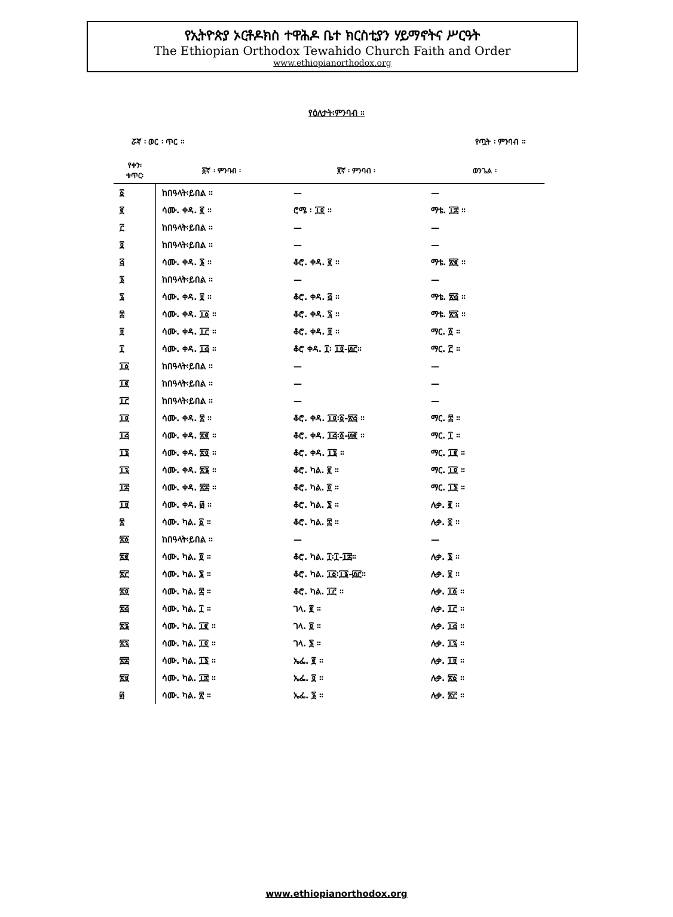የኢትዮጵያ ኦርቶዶክስ ተዋሕዶ ቤተ ክርስቲያን ሃይማኖትና ሥርዓት
The Ethiopian Orthodox Tewahido Church Faith and Order
www.ethiopianorthodox.org
የዕለታት፡ምንባብ ።
ሯኛ ፡ ወር ፡ ጥር ። የጧት ፡ ምንባብ ።
| የቀን፡ ቁጥር፡ | ፩ኛ ፡ ምንባብ ፡ | ፪ኛ ፡ ምንባብ ፡ | ወንጌል ፡ |
| --- | --- | --- | --- |
| ፩ | ከበዓላት፡ይበል ። | — | — |
| ፪ | ሳሙ. ቀዳ. ፪ ። | ሮሜ ፡ ፲፬ ። | ማቴ. ፲፰ ። |
| ፫ | ከበዓላት፡ይበል ። | — | — |
| ፬ | ከበዓላት፡ይበል ። | — | — |
| ፭ | ሳሙ. ቀዳ. ፮ ። | ቆሮ. ቀዳ. ፪ ። | ማቴ. ፳፪ ። |
| ፮ | ከበዓላት፡ይበል ። | — | — |
| ፯ | ሳሙ. ቀዳ. ፱ ። | ቆሮ. ቀዳ. ፭ ። | ማቴ. ፳፭ ። |
| ፰ | ሳሙ. ቀዳ. ፲፩ ። | ቆሮ. ቀዳ. ፯ ። | ማቴ. ፳፯ ። |
| ፱ | ሳሙ. ቀዳ. ፲፫ ። | ቆሮ. ቀዳ. ፱ ። | ማር. ፩ ። |
| ፲ | ሳሙ. ቀዳ. ፲፭ ። | ቆሮ ቀዳ. ፲፡ ፲፬-፴፫። | ማር. ፫ ። |
| ፲፩ | ከበዓላት፡ይበል ። | — | — |
| ፲፪ | ከበዓላት፡ይበል ። | — | — |
| ፲፫ | ከበዓላት፡ይበል ። | — | — |
| ፲፬ | ሳሙ. ቀዳ. ፳ ። | ቆሮ. ቀዳ. ፲፬፡፩-፳፭ ። | ማር. ፰ ። |
| ፲፭ | ሳሙ. ቀዳ. ፳፪ ። | ቆሮ. ቀዳ. ፲፭፡፩-፴፪ ። | ማር. ፲ ። |
| ፲፮ | ሳሙ. ቀዳ. ፳፬ ። | ቆሮ. ቀዳ. ፲፮ ። | ማር. ፲፪ ። |
| ፲፯ | ሳሙ. ቀዳ. ፳፮ ። | ቆሮ. ካል. ፪ ። | ማር. ፲፬ ። |
| ፲፰ | ሳሙ. ቀዳ. ፳፰ ። | ቆሮ. ካል. ፬ ። | ማር. ፲፮ ። |
| ፲፱ | ሳሙ. ቀዳ. ፴ ። | ቆሮ. ካል. ፮ ። | ሉቃ. ፪ ። |
| ፳ | ሳሙ. ካል. ፩ ። | ቆሮ. ካል. ፰ ። | ሉቃ. ፬ ። |
| ፳፩ | ከበዓላት፡ይበል ። | — | — |
| ፳፪ | ሳሙ. ካል. ፬ ። | ቆሮ. ካል. ፲፡፲-፲፰። | ሉቃ. ፮ ። |
| ፳፫ | ሳሙ. ካል. ፮ ። | ቆሮ. ካል. ፲፩፡፲፮-፴፫። | ሉቃ. ፱ ። |
| ፳፬ | ሳሙ. ካል. ፰ ። | ቆሮ. ካል. ፲፫ ። | ሉቃ. ፲፩ ። |
| ፳፭ | ሳሙ. ካል. ፲ ። | ገላ. ፪ ። | ሉቃ. ፲፫ ። |
| ፳፮ | ሳሙ. ካል. ፲፪ ። | ገላ. ፬ ። | ሉቃ. ፲፭ ። |
| ፳፯ | ሳሙ. ካል. ፲፬ ። | ገላ. ፮ ። | ሉቃ. ፲፯ ። |
| ፳፰ | ሳሙ. ካል. ፲፮ ። | ኤፌ. ፪ ። | ሉቃ. ፲፱ ። |
| ፳፱ | ሳሙ. ካል. ፲፰ ። | ኤፌ. ፬ ። | ሉቃ. ፳፩ ። |
| ፴ | ሳሙ. ካል. ፳ ። | ኤፌ. ፮ ። | ሉቃ. ፳፫ ። |
www.ethiopianorthodox.org